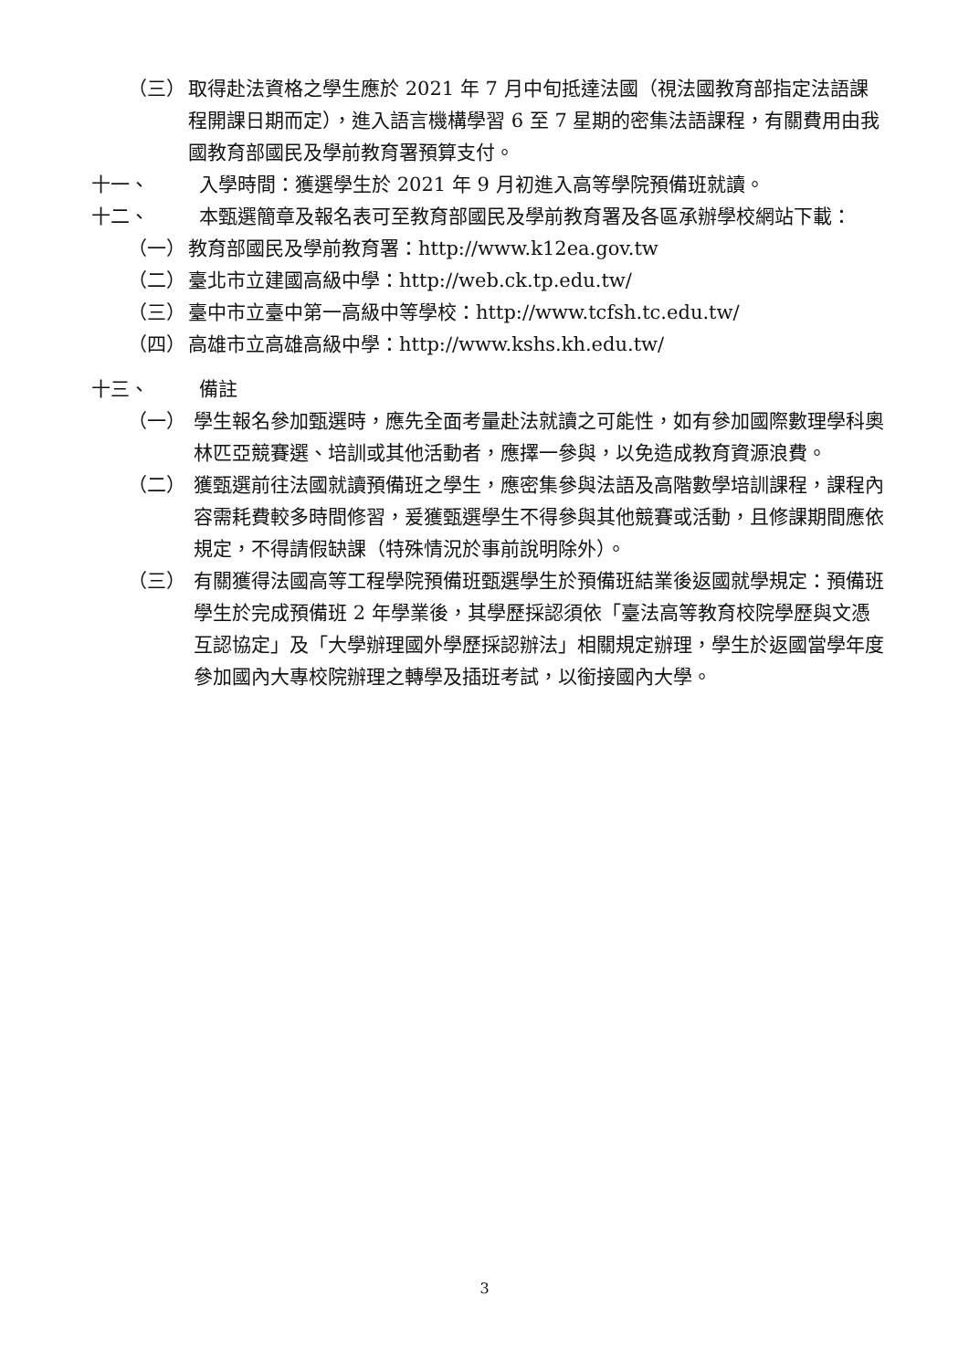（三） 取得赴法資格之學生應於 2021 年 7 月中旬抵達法國（視法國教育部指定法語課程開課日期而定），進入語言機構學習 6 至 7 星期的密集法語課程，有關費用由我國教育部國民及學前教育署預算支付。
十一、 入學時間：獲選學生於 2021 年 9 月初進入高等學院預備班就讀。
十二、 本甄選簡章及報名表可至教育部國民及學前教育署及各區承辦學校網站下載：
（一） 教育部國民及學前教育署：http://www.k12ea.gov.tw
（二） 臺北市立建國高級中學：http://web.ck.tp.edu.tw/
（三） 臺中市立臺中第一高級中等學校：http://www.tcfsh.tc.edu.tw/
（四） 高雄市立高雄高級中學：http://www.kshs.kh.edu.tw/
十三、 備註
（一） 學生報名參加甄選時，應先全面考量赴法就讀之可能性，如有參加國際數理學科奧林匹亞競賽選、培訓或其他活動者，應擇一參與，以免造成教育資源浪費。
（二） 獲甄選前往法國就讀預備班之學生，應密集參與法語及高階數學培訓課程，課程內容需耗費較多時間修習，爰獲甄選學生不得參與其他競賽或活動，且修課期間應依規定，不得請假缺課（特殊情況於事前說明除外）。
（三） 有關獲得法國高等工程學院預備班甄選學生於預備班結業後返國就學規定：預備班學生於完成預備班 2 年學業後，其學歷採認須依「臺法高等教育校院學歷與文憑互認協定」及「大學辦理國外學歷採認辦法」相關規定辦理，學生於返國當學年度參加國內大專校院辦理之轉學及插班考試，以銜接國內大學。
3